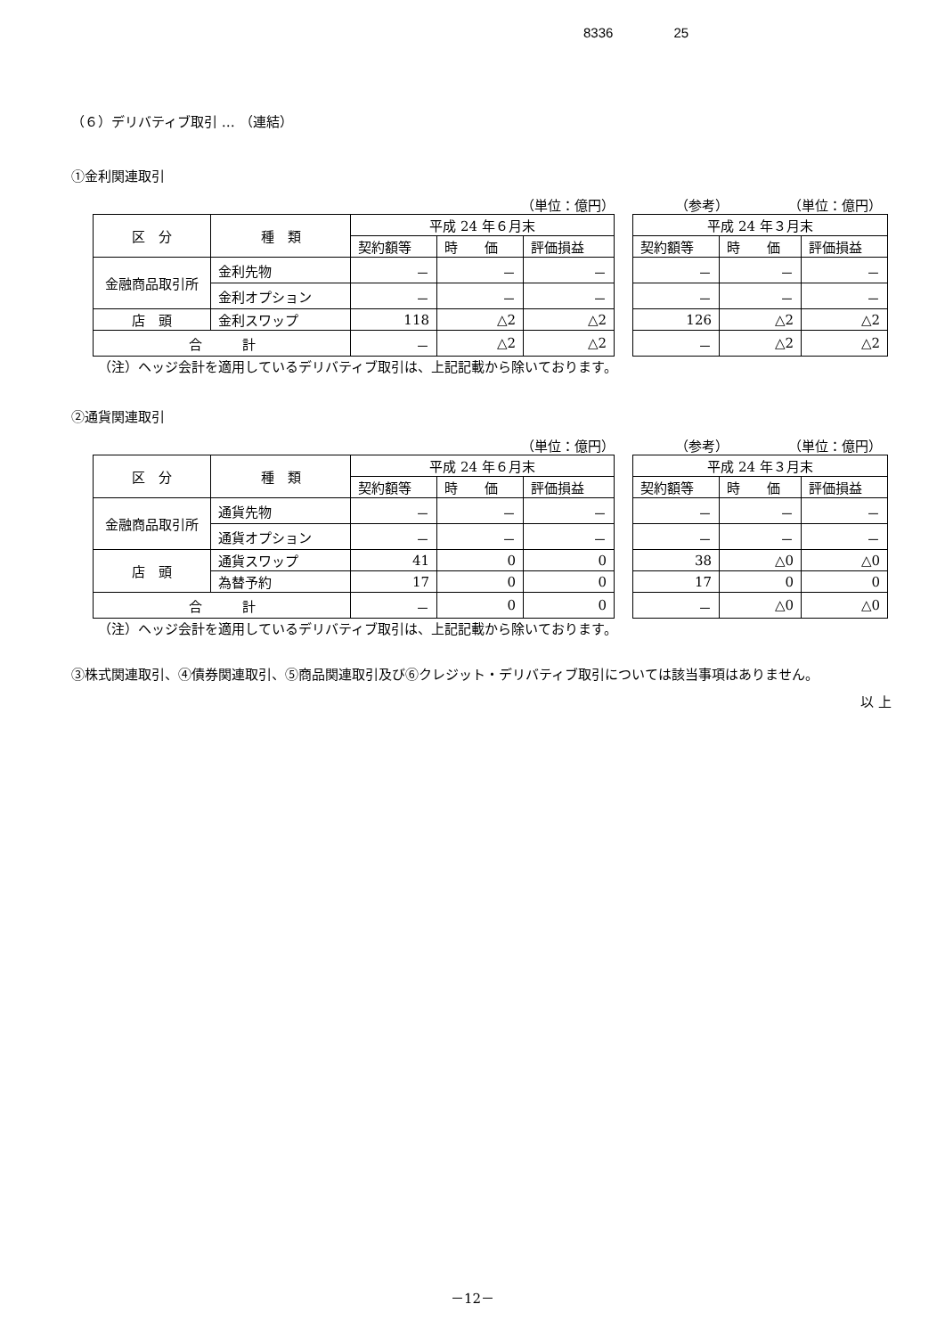8336 25
（６）デリバティブ取引 … （連結）
①金利関連取引
（単位：億円） （参考） （単位：億円）
| 区 分 | 種 類 | 平成 24 年６月末 | | |
| | | 契約額等 | 時 価 | 評価損益 |
| 金融商品取引所 | 金利先物 | － | － | － |
| | 金利オプション | － | － | － |
| 店 頭 | 金利スワップ | 118 | △2 | △2 |
| 合 計 | | － | △2 | △2 |
| 平成 24 年３月末 | | |
| 契約額等 | 時 価 | 評価損益 |
| － | － | － |
| － | － | － |
| 126 | △2 | △2 |
| － | △2 | △2 |
（注）ヘッジ会計を適用しているデリバティブ取引は、上記記載から除いております。
②通貨関連取引
（単位：億円） （参考） （単位：億円）
| 区 分 | 種 類 | 平成 24 年６月末 | | |
| | | 契約額等 | 時 価 | 評価損益 |
| 金融商品取引所 | 通貨先物 | － | － | － |
| | 通貨オプション | － | － | － |
| 店 頭 | 通貨スワップ | 41 | 0 | 0 |
| | 為替予約 | 17 | 0 | 0 |
| 合 計 | | － | 0 | 0 |
| 平成 24 年３月末 | | |
| 契約額等 | 時 価 | 評価損益 |
| － | － | － |
| － | － | － |
| 38 | △0 | △0 |
| 17 | 0 | 0 |
| － | △0 | △0 |
（注）ヘッジ会計を適用しているデリバティブ取引は、上記記載から除いております。
③株式関連取引、④債券関連取引、⑤商品関連取引及び⑥クレジット・デリバティブ取引については該当事項はありません。
以 上
－12－